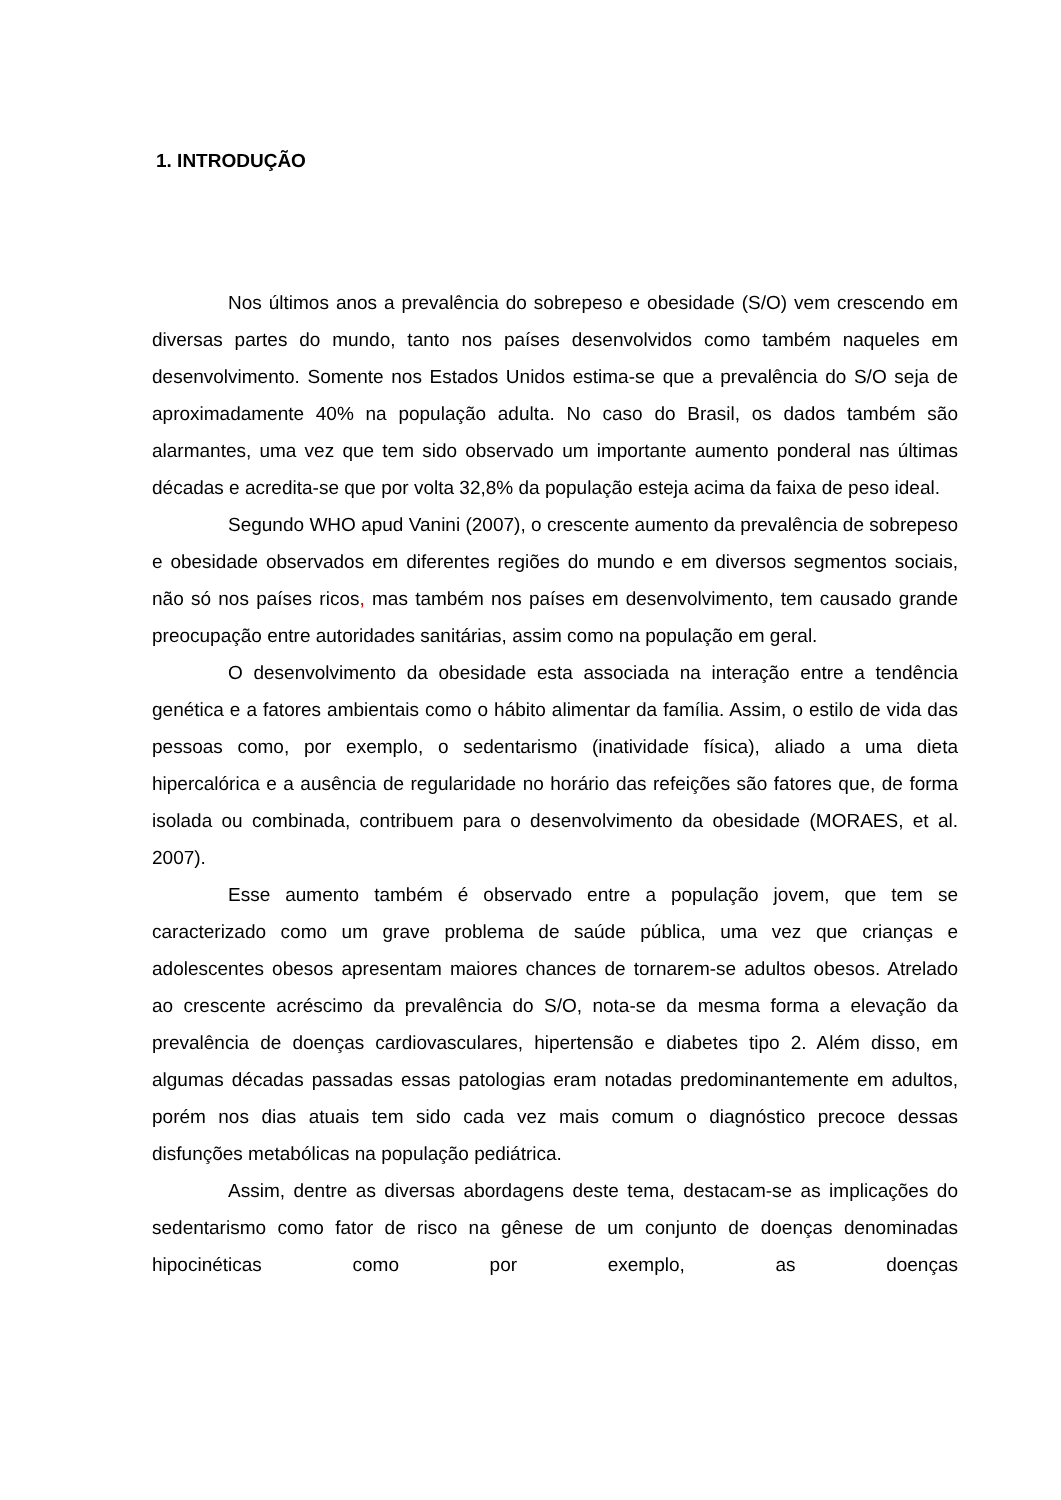1. INTRODUÇÃO
Nos últimos anos a prevalência do sobrepeso e obesidade (S/O) vem crescendo em diversas partes do mundo, tanto nos países desenvolvidos como também naqueles em desenvolvimento. Somente nos Estados Unidos estima-se que a prevalência do S/O seja de aproximadamente 40% na população adulta. No caso do Brasil, os dados também são alarmantes, uma vez que tem sido observado um importante aumento ponderal nas últimas décadas e acredita-se que por volta 32,8% da população esteja acima da faixa de peso ideal.
Segundo WHO apud Vanini (2007), o crescente aumento da prevalência de sobrepeso e obesidade observados em diferentes regiões do mundo e em diversos segmentos sociais, não só nos países ricos, mas também nos países em desenvolvimento, tem causado grande preocupação entre autoridades sanitárias, assim como na população em geral.
O desenvolvimento da obesidade esta associada na interação entre a tendência genética e a fatores ambientais como o hábito alimentar da família. Assim, o estilo de vida das pessoas como, por exemplo, o sedentarismo (inatividade física), aliado a uma dieta hipercalórica e a ausência de regularidade no horário das refeições são fatores que, de forma isolada ou combinada, contribuem para o desenvolvimento da obesidade (MORAES, et al. 2007).
Esse aumento também é observado entre a população jovem, que tem se caracterizado como um grave problema de saúde pública, uma vez que crianças e adolescentes obesos apresentam maiores chances de tornarem-se adultos obesos. Atrelado ao crescente acréscimo da prevalência do S/O, nota-se da mesma forma a elevação da prevalência de doenças cardiovasculares, hipertensão e diabetes tipo 2. Além disso, em algumas décadas passadas essas patologias eram notadas predominantemente em adultos, porém nos dias atuais tem sido cada vez mais comum o diagnóstico precoce dessas disfunções metabólicas na população pediátrica.
Assim, dentre as diversas abordagens deste tema, destacam-se as implicações do sedentarismo como fator de risco na gênese de um conjunto de doenças denominadas hipocinéticas como por exemplo, as doenças